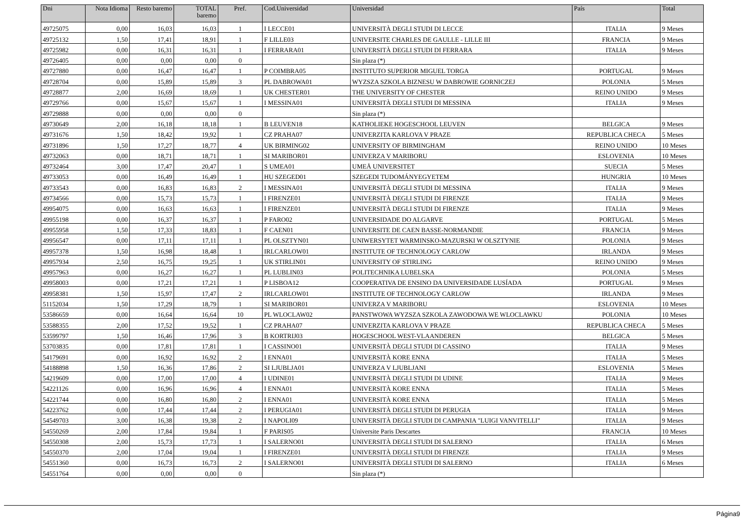| Dni | Nota Idioma | Resto baremo | TOTAL baremo | Pref. | Cod.Universidad | Universidad | País | Total |
| --- | --- | --- | --- | --- | --- | --- | --- | --- |
| 49725075 | 0,00 | 16,03 | 16,03 | 1 | I LECCE01 | UNIVERSITÀ DEGLI STUDI DI LECCE | ITALIA | 9 Meses |
| 49725132 | 1,50 | 17,41 | 18,91 | 1 | F LILLE03 | UNIVERSITE CHARLES DE GAULLE - LILLE III | FRANCIA | 9 Meses |
| 49725982 | 0,00 | 16,31 | 16,31 | 1 | I FERRARA01 | UNIVERSITÀ DEGLI STUDI DI FERRARA | ITALIA | 9 Meses |
| 49726405 | 0,00 | 0,00 | 0,00 | 0 | | Sin plaza (*) | | |
| 49727880 | 0,00 | 16,47 | 16,47 | 1 | P COIMBRA05 | INSTITUTO SUPERIOR MIGUEL TORGA | PORTUGAL | 9 Meses |
| 49728704 | 0,00 | 15,89 | 15,89 | 3 | PL DABROWA01 | WYZSZA SZKOLA BIZNESU W DABROWIE GORNICZEJ | POLONIA | 5 Meses |
| 49728877 | 2,00 | 16,69 | 18,69 | 1 | UK CHESTER01 | THE UNIVERSITY OF CHESTER | REINO UNIDO | 9 Meses |
| 49729766 | 0,00 | 15,67 | 15,67 | 1 | I MESSINA01 | UNIVERSITÀ DEGLI STUDI DI MESSINA | ITALIA | 9 Meses |
| 49729888 | 0,00 | 0,00 | 0,00 | 0 | | Sin plaza (*) | | |
| 49730649 | 2,00 | 16,18 | 18,18 | 1 | B LEUVEN18 | KATHOLIEKE HOGESCHOOL LEUVEN | BELGICA | 9 Meses |
| 49731676 | 1,50 | 18,42 | 19,92 | 1 | CZ PRAHA07 | UNIVERZITA KARLOVA V PRAZE | REPUBLICA CHECA | 5 Meses |
| 49731896 | 1,50 | 17,27 | 18,77 | 4 | UK BIRMING02 | UNIVERSITY OF BIRMINGHAM | REINO UNIDO | 10 Meses |
| 49732063 | 0,00 | 18,71 | 18,71 | 1 | SI MARIBOR01 | UNIVERZA V MARIBORU | ESLOVENIA | 10 Meses |
| 49732464 | 3,00 | 17,47 | 20,47 | 1 | S UMEA01 | UMEÅ UNIVERSITET | SUECIA | 5 Meses |
| 49733053 | 0,00 | 16,49 | 16,49 | 1 | HU SZEGED01 | SZEGEDI TUDOMÁNYEGYETEM | HUNGRIA | 10 Meses |
| 49733543 | 0,00 | 16,83 | 16,83 | 2 | I MESSINA01 | UNIVERSITÀ DEGLI STUDI DI MESSINA | ITALIA | 9 Meses |
| 49734566 | 0,00 | 15,73 | 15,73 | 1 | I FIRENZE01 | UNIVERSITÀ DEGLI STUDI DI FIRENZE | ITALIA | 9 Meses |
| 49954075 | 0,00 | 16,63 | 16,63 | 1 | I FIRENZE01 | UNIVERSITÀ DEGLI STUDI DI FIRENZE | ITALIA | 9 Meses |
| 49955198 | 0,00 | 16,37 | 16,37 | 1 | P FARO02 | UNIVERSIDADE DO ALGARVE | PORTUGAL | 5 Meses |
| 49955958 | 1,50 | 17,33 | 18,83 | 1 | F CAEN01 | UNIVERSITE DE CAEN BASSE-NORMANDIE | FRANCIA | 9 Meses |
| 49956547 | 0,00 | 17,11 | 17,11 | 1 | PL OLSZTYN01 | UNIWERSYTET WARMINSKO-MAZURSKI W OLSZTYNIE | POLONIA | 9 Meses |
| 49957378 | 1,50 | 16,98 | 18,48 | 1 | IRLCARLOW01 | INSTITUTE OF TECHNOLOGY CARLOW | IRLANDA | 9 Meses |
| 49957934 | 2,50 | 16,75 | 19,25 | 1 | UK STIRLIN01 | UNIVERSITY OF STIRLING | REINO UNIDO | 9 Meses |
| 49957963 | 0,00 | 16,27 | 16,27 | 1 | PL LUBLIN03 | POLITECHNIKA LUBELSKA | POLONIA | 5 Meses |
| 49958003 | 0,00 | 17,21 | 17,21 | 1 | P LISBOA12 | COOPERATIVA DE ENSINO DA UNIVERSIDADE LUSÍADA | PORTUGAL | 9 Meses |
| 49958381 | 1,50 | 15,97 | 17,47 | 2 | IRLCARLOW01 | INSTITUTE OF TECHNOLOGY CARLOW | IRLANDA | 9 Meses |
| 51152034 | 1,50 | 17,29 | 18,79 | 1 | SI MARIBOR01 | UNIVERZA V MARIBORU | ESLOVENIA | 10 Meses |
| 53586659 | 0,00 | 16,64 | 16,64 | 10 | PL WLOCLAW02 | PANSTWOWA WYZSZA SZKOLA ZAWODOWA WE WLOCLAWKU | POLONIA | 10 Meses |
| 53588355 | 2,00 | 17,52 | 19,52 | 1 | CZ PRAHA07 | UNIVERZITA KARLOVA V PRAZE | REPUBLICA CHECA | 5 Meses |
| 53599797 | 1,50 | 16,46 | 17,96 | 3 | B KORTRIJ03 | HOGESCHOOL WEST-VLAANDEREN | BELGICA | 5 Meses |
| 53703835 | 0,00 | 17,81 | 17,81 | 1 | I CASSINO01 | UNIVERSITÀ DEGLI STUDI DI CASSINO | ITALIA | 9 Meses |
| 54179691 | 0,00 | 16,92 | 16,92 | 2 | I ENNA01 | UNIVERSITÀ KORE ENNA | ITALIA | 5 Meses |
| 54188898 | 1,50 | 16,36 | 17,86 | 2 | SI LJUBLJA01 | UNIVERZA V LJUBLJANI | ESLOVENIA | 5 Meses |
| 54219609 | 0,00 | 17,00 | 17,00 | 4 | I UDINE01 | UNIVERSITÀ DEGLI STUDI DI UDINE | ITALIA | 9 Meses |
| 54221126 | 0,00 | 16,96 | 16,96 | 4 | I ENNA01 | UNIVERSITÀ KORE ENNA | ITALIA | 5 Meses |
| 54221744 | 0,00 | 16,80 | 16,80 | 2 | I ENNA01 | UNIVERSITÀ KORE ENNA | ITALIA | 5 Meses |
| 54223762 | 0,00 | 17,44 | 17,44 | 2 | I PERUGIA01 | UNIVERSITÀ DEGLI STUDI DI PERUGIA | ITALIA | 9 Meses |
| 54549703 | 3,00 | 16,38 | 19,38 | 2 | I NAPOLI09 | UNIVERSITÀ DEGLI STUDI DI CAMPANIA "LUIGI VANVITELLI" | ITALIA | 9 Meses |
| 54550269 | 2,00 | 17,84 | 19,84 | 1 | F PARIS05 | Universite Paris Descartes | FRANCIA | 10 Meses |
| 54550308 | 2,00 | 15,73 | 17,73 | 1 | I SALERNO01 | UNIVERSITÀ DEGLI STUDI DI SALERNO | ITALIA | 6 Meses |
| 54550370 | 2,00 | 17,04 | 19,04 | 1 | I FIRENZE01 | UNIVERSITÀ DEGLI STUDI DI FIRENZE | ITALIA | 9 Meses |
| 54551360 | 0,00 | 16,73 | 16,73 | 2 | I SALERNO01 | UNIVERSITÀ DEGLI STUDI DI SALERNO | ITALIA | 6 Meses |
| 54551764 | 0,00 | 0,00 | 0,00 | 0 | | Sin plaza (*) | | |
Página9